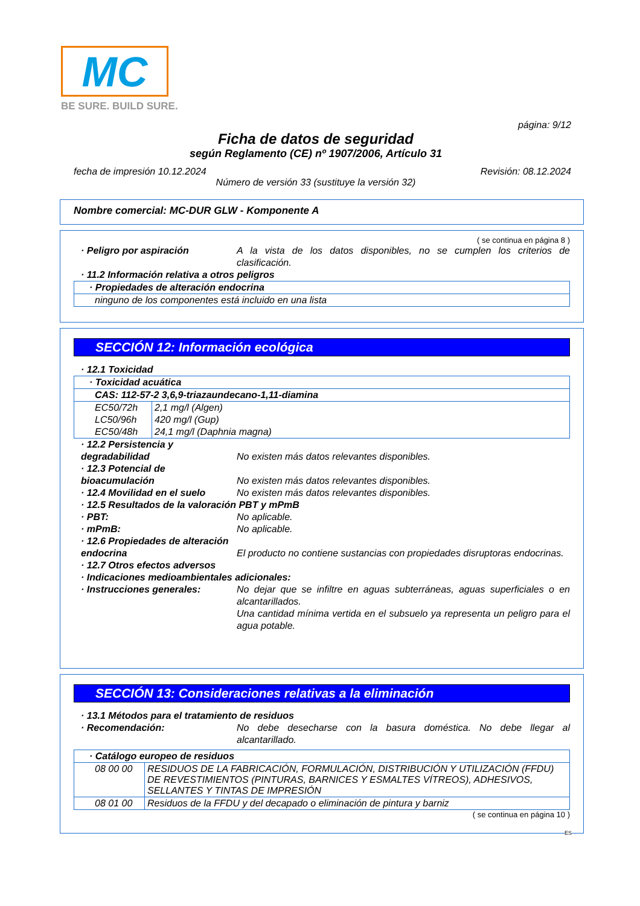MC
BE SURE. BUILD SURE.
página: 9/12
Ficha de datos de seguridad
según Reglamento (CE) nº 1907/2006, Artículo 31
fecha de impresión 10.12.2024 Revisión: 08.12.2024
Número de versión 33 (sustituye la versión 32)
Nombre comercial: MC-DUR GLW - Komponente A
( se continua en página 8 )
· Peligro por aspiración A la vista de los datos disponibles, no se cumplen los criterios de clasificación.
· 11.2 Información relativa a otros peligros
| · Propiedades de alteración endocrina |
| ninguno de los componentes está incluido en una lista |
SECCIÓN 12: Información ecológica
· 12.1 Toxicidad
| · Toxicidad acuática | |
| CAS: 112-57-2 3,6,9-triazaundecano-1,11-diamina | |
| EC50/72h | 2,1 mg/l (Algen) |
| LC50/96h | 420 mg/l (Gup) |
| EC50/48h | 24,1 mg/l (Daphnia magna) |
· 12.2 Persistencia y degradabilidad
No existen más datos relevantes disponibles.
· 12.3 Potencial de bioacumulación
No existen más datos relevantes disponibles.
· 12.4 Movilidad en el suelo No existen más datos relevantes disponibles.
· 12.5 Resultados de la valoración PBT y mPmB
· PBT: No aplicable.
· mPmB: No aplicable.
· 12.6 Propiedades de alteración endocrina
El producto no contiene sustancias con propiedades disruptoras endocrinas.
· 12.7 Otros efectos adversos
· Indicaciones medioambientales adicionales:
· Instrucciones generales: No dejar que se infiltre en aguas subterráneas, aguas superficiales o en alcantarillados.
Una cantidad mínima vertida en el subsuelo ya representa un peligro para el agua potable.
SECCIÓN 13: Consideraciones relativas a la eliminación
· 13.1 Métodos para el tratamiento de residuos
· Recomendación: No debe desecharse con la basura doméstica. No debe llegar al alcantarillado.
| · Catálogo europeo de residuos | |
| 08 00 00 | RESIDUOS DE LA FABRICACIÓN, FORMULACIÓN, DISTRIBUCIÓN Y UTILIZACIÓN (FFDU) DE REVESTIMIENTOS (PINTURAS, BARNICES Y ESMALTES VÍTREOS), ADHESIVOS, SELLANTES Y TINTAS DE IMPRESIÓN |
| 08 01 00 | Residuos de la FFDU y del decapado o eliminación de pintura y barniz |
( se continua en página 10 )
ES